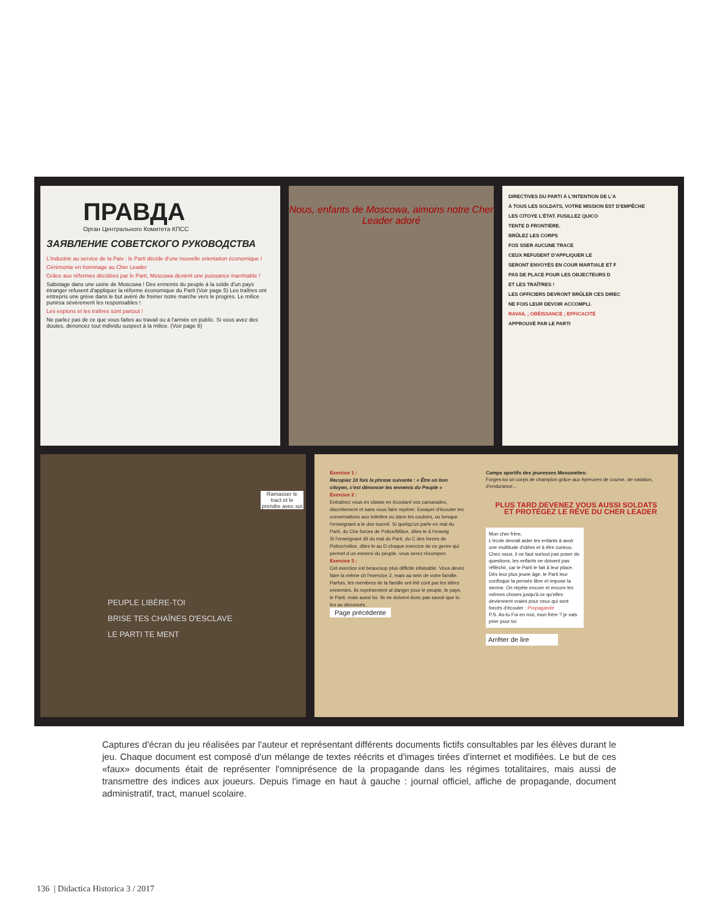ПРАВДА
Орган Центрального Комитета КПСС
ЗАЯВЛЕНИЕ СОВЕТСКОГО РУКОВОДСТВА
L'industrie au service de la Paix : le Parti décide d'une nouvelle orientation économique !
Cérémonie en hommage au Cher Leader
Grâce aux réformes décidées par le Parti, Moscowa devient une puissance inarrêtable !
Sabotage dans une usine de Moscowa ! Des ennemis du peuple à la solde d'un pays étranger refusent d'appliquer la réforme économique du Parti (Voir page 5) Les traîtres ont entrepris une grève dans le but avéré de freiner notre marche vers le progrès. Le milice punirsa sévèrement les responsables !
Les espions et les traîtres sont partout !
Ne parlez pas de ce que vous faites au travail ou à l'armée en public. Si vous avez des doutes, dénoncez tout individu suspect à la milice. (Voir page 8)
Nous, enfants de Moscowa, aimons notre Cher Leader adoré
DIRECTIVES DU PARTI À L'INTENTION DE L'A
À TOUS LES SOLDATS, VOTRE MISSION EST D'EMPÊCHE
LES CITOYE L'ÉTAT. FUSILLEZ QUICO
TENTE D FRONTIÈRE.
BRÛLEZ LES CORPS
FOS SSER AUCUNE TRACE
CEUX REFUSENT D'APPLIQUER LE
SERONT ENVOYÉS EN COUR MARTIALE ET F
PAS DE PLACE POUR LES OBJECTEURS D
ET LES TRAÎTRES !
LES OFFICIERS DEVRONT BRÛLER CES DIREC
NE FOIS LEUR DEVOIR ACCOMPLI.
RAVAIL ; OBÉISSANCE ; EFFICACITÉ
APPROUVÉ PAR LE PARTI
Ramasser le tract et le prendre avec soi
PEUPLE LIBÈRE-TOI
BRISE TES CHAÎNES D'ESCLAVE
LE PARTI TE MENT
Exercice 1 :
Recopiez 10 fois la phrase suivante : « Être un bon citoyen, c'est dénoncer les ennemis du Peuple »
Exercice 2 :
Entraînez vous en classe en écoutant vos camarades, discrètement et sans vous faire repérer. Essayer d'écouter les conversations aux toilettes ou dans les couloirs, ou lorsque l'enseignant a le dos tourné. Si quelqu'un parle en mal du Parti, du Che forces de Police/Milice, dites-le à l'enseig
Si l'enseignant dit du mal du Parti, du C des forces de Police/milice, dites le au D chaque exercice de ce genre qui permet d un ennemi du peuple, vous serez récompen
Exercice 3 :
Cet exercice est beaucoup plus difficile infaisable. Vous devez faire la même ch l'exercice 2, mais au sein de votre famille.
Parfois, les membres de la famille ont été cont par les idées ennemies. Ils représentent al danger pour le peuple, le pays, le Parti, mais aussi toi. Ils ne doivent donc pas savoir que tu les as dénoncés.
Page précédente
Camps sportifs des jeunesses Moscowites:
Forges-toi un corps de champion grâce aux épreuves de course, de natation, d'endurance...
PLUS TARD DEVENEZ VOUS AUSSI SOLDATS ET PROTÉGEZ LE RÊVE DU CHER LEADER
Mon cher frère,
L'école devrait aider les enfants à avoir une multitude d'idées et à être curieux. Chez nous, il ne faut surtout pas poser de questions, les enfants ne doivent pas réfléchir, car le Parti le fait à leur place. Dès leur plus jeune âge, le Parti leur confisque la pensée libre et impose la sienne. On répète encore et encore les mêmes choses jusqu'à ce qu'elles deviennent vraies pour ceux qui sont forcés d'écouter : Propagande
P.S. As-tu Foi en moi, mon frère ? je vais prier pour toi
Arrêter de lire
Captures d'écran du jeu réalisées par l'auteur et représentant différents documents fictifs consultables par les élèves durant le jeu. Chaque document est composé d'un mélange de textes réécrits et d'images tirées d'internet et modifiées. Le but de ces «faux» documents était de représenter l'omniprésence de la propagande dans les régimes totalitaires, mais aussi de transmettre des indices aux joueurs. Depuis l'image en haut à gauche : journal officiel, affiche de propagande, document administratif, tract, manuel scolaire.
136 | Didactica Historica 3 / 2017